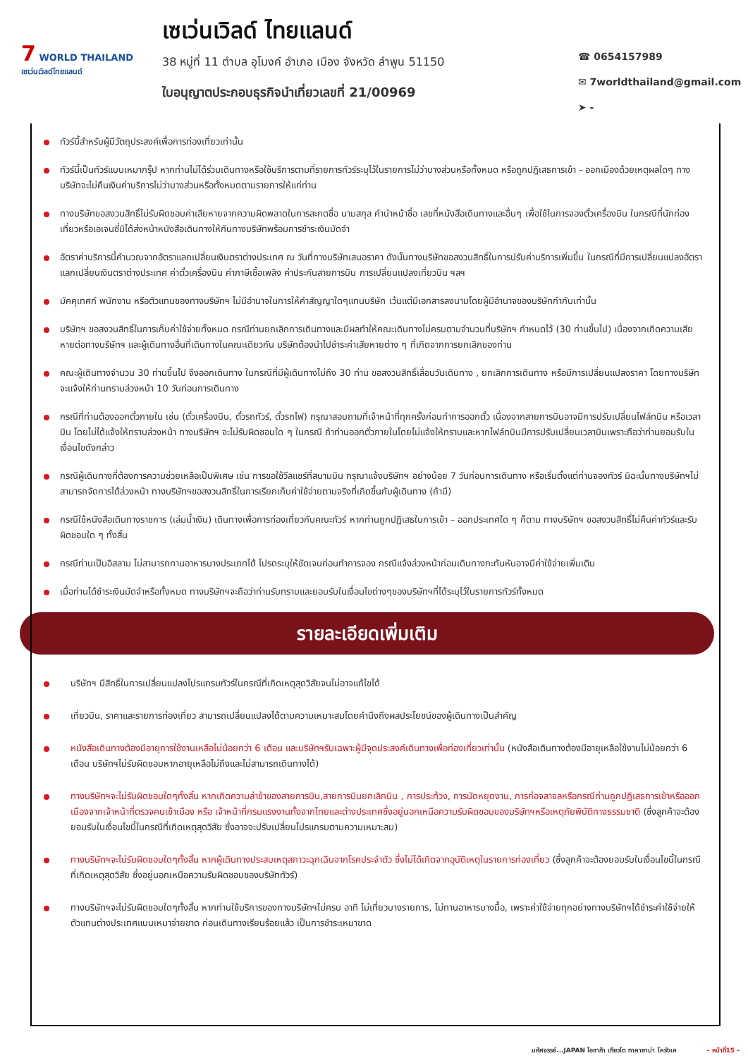7 WORLD THAILAND
เซเว่นเวิลด์ไทยแลนด์
เซเว่นเวิลด์ ไทยแลนด์
38 หมู่ที่ 11 ตำบล อุโมงค์ อำเภอ เมือง จังหวัด ลำพูน 51150
ใบอนุญาตประกอบธุรกิจนำเที่ยวเลขที่ 21/00969
☎ 0654157989
✉ 7worldthailand@gmail.com
➤ -
ทัวร์นี้สำหรับผู้มีวัตถุประสงค์เพื่อการท่องเที่ยวเท่านั้น
ทัวร์นี้เป็นทัวร์แบบเหมากรุ๊ป หากท่านไม่ได้ร่วมเดินทางหรือใช้บริการตามที่รายการทัวร์ระบุไว้ในรายการไม่ว่าบางส่วนหรือทั้งหมด หรือถูกปฏิเสธการเข้า - ออกเมืองด้วยเหตุผลใดๆ ทางบริษัทจะไม่คืนเงินค่าบริการไม่ว่าบางส่วนหรือทั้งหมดตามรายการให้แก่ท่าน
ทางบริษัทขอสงวนสิทธิ์ไม่รับผิดชอบค่าเสียหายจากความผิดพลาดในการสะกดชื่อ นามสกุล คำนำหน้าชื่อ เลขที่หนังสือเดินทางและอื่นๆ เพื่อใช้ในการจองตั๋วเครื่องบิน ในกรณีที่นักท่องเที่ยวหรือเอเจนซี่มิได้ส่งหน้าหนังสือเดินทางให้กับทางบริษัทพร้อมการชำระเงินมัดจำ
อัตราค่าบริการนี้คำนวณจากอัตราแลกเปลี่ยนเงินตราต่างประเทศ ณ วันที่ทางบริษัทเสนอราคา ดังนั้นทางบริษัทขอสงวนสิทธิ์ในการปรับค่าบริการเพิ่มขึ้น ในกรณีที่มีการเปลี่ยนแปลงอัตราแลกเปลี่ยนเงินตราต่างประเทศ ค่าตั๋วเครื่องบิน ค่าภาษีเชื้อเพลิง ค่าประกันสายการบิน การเปลี่ยนแปลงเที่ยวบิน ฯลฯ
มัคคุเทศก์ พนักงาน หรือตัวแทนของทางบริษัทฯ ไม่มีอำนาจในการให้คำสัญญาใดๆแทนบริษัท เว้นแต่มีเอกสารลงนามโดยผู้มีอำนาจของบริษัทกำกับเท่านั้น
บริษัทฯ ขอสงวนสิทธิ์ในการเก็บค่าใช้จ่ายทั้งหมด กรณีท่านยกเลิกการเดินทางและมีผลทำให้คณะเดินทางไม่ครบตามจำนวนที่บริษัทฯ กำหนดไว้ (30 ท่านขึ้นไป) เนื่องจากเกิดความเสียหายต่อทางบริษัทฯ และผู้เดินทางอื่นที่เดินทางในคณะเดียวกัน บริษัทต้องนำไปชำระค่าเสียหายต่าง ๆ ที่เกิดจากการยกเลิกของท่าน
คณะผู้เดินทางจำนวน 30 ท่านขึ้นไป จึงออกเดินทาง ในกรณีที่มีผู้เดินทางไม่ถึง 30 ท่าน ขอสงวนสิทธิ์เลื่อนวันเดินทาง , ยกเลิกการเดินทาง หรือมีการเปลี่ยนแปลงราคา โดยทางบริษัทจะแจ้งให้ท่านทราบล่วงหน้า 10 วันก่อนการเดินทาง
กรณีที่ท่านต้องออกตั๋วภายใน เช่น (ตั๋วเครื่องบิน, ตั๋วรถทัวร์, ตั๋วรถไฟ) กรุณาสอบถามที่เจ้าหน้าที่ทุกครั้งก่อนทำการออกตั๋ว เนื่องจากสายการบินอาจมีการปรับเปลี่ยนไฟล์ทบิน หรือเวลาบิน โดยไม่ได้แจ้งให้ทราบล่วงหน้า ทางบริษัทฯ จะไม่รับผิดชอบใด ๆ ในกรณี ถ้าท่านออกตั๋วภายในโดยไม่แจ้งให้ทราบและหากไฟล์ทบินมีการปรับเปลี่ยนเวลาบินเพราะถือว่าท่านยอมรับในเงื่อนไขดังกล่าว
กรณีผู้เดินทางที่ต้องการความช่วยเหลือเป็นพิเศษ เช่น การขอใช้วีลแชร์ที่สนามบิน กรุณาแจ้งบริษัทฯ อย่างน้อย 7 วันก่อนการเดินทาง หรือเริ่มตั้งแต่ท่านจองทัวร์ มิฉะนั้นทางบริษัทฯไม่สามารถจัดการได้ล่วงหน้า ทางบริษัทฯขอสงวนสิทธิ์ในการเรียกเก็บค่าใช้จ่ายตามจริงที่เกิดขึ้นกับผู้เดินทาง (ถ้ามี)
กรณีใช้หนังสือเดินทางราชการ (เล่มน้ำเงิน) เดินทางเพื่อการท่องเที่ยวกับคณะทัวร์ หากท่านถูกปฏิเสธในการเข้า – ออกประเทศใด ๆ ก็ตาม ทางบริษัทฯ ขอสงวนสิทธิ์ไม่คืนค่าทัวร์และรับผิดชอบใด ๆ ทั้งสิ้น
กรณีท่านเป็นอิสลาม ไม่สามารถทานอาหารบางประเภทได้ โปรดระบุให้ชัดเจนก่อนทำการจอง กรณีแจ้งล่วงหน้าก่อนเดินทางกะทันหันอาจมีค่าใช้จ่ายเพิ่มเติม
เมื่อท่านได้ชำระเงินมัดจำหรือทั้งหมด ทางบริษัทฯจะถือว่าท่านรับทราบและยอมรับในเงื่อนไขต่างๆของบริษัทฯที่ได้ระบุไว้ในรายการทัวร์ทั้งหมด
รายละเอียดเพิ่มเติม
บริษัทฯ มีสิทธิ์ในการเปลี่ยนแปลงโปรแกรมทัวร์ในกรณีที่เกิดเหตุสุดวิสัยจนไม่อาจแก้ไขได้
เที่ยวบิน, ราคาและรายการท่องเที่ยว สามารถเปลี่ยนแปลงได้ตามความเหมาะสมโดยคำนึงถึงผลประโยชน์ของผู้เดินทางเป็นสำคัญ
หนังสือเดินทางต้องมีอายุการใช้งานเหลือไม่น้อยกว่า 6 เดือน และบริษัทฯรับเฉพาะผู้มีจุดประสงค์เดินทางเพื่อท่องเที่ยวเท่านั้น (หนังสือเดินทางต้องมีอายุเหลือใช้งานไม่น้อยกว่า 6 เดือน บริษัทฯไม่รับผิดชอบหากอายุเหลือไม่ถึงและไม่สามารถเดินทางได้)
ทางบริษัทฯจะไม่รับผิดชอบใดๆทั้งสิ้น หากเกิดความล่าช้าของสายการบิน,สายการบินยกเลิกบิน , การประท้วง, การนัดหยุดงาน, การก่อจลาจลหรือกรณีท่านถูกปฏิเสธการเข้าหรือออกเมืองจากเจ้าหน้าที่ตรวจคนเข้าเมือง หรือ เจ้าหน้าที่กรมแรงงานทั้งจากไทยและต่างประเทศซึ่งอยู่นอกเหนือความรับผิดชอบของบริษัทฯหรือเหตุภัยพิบัติทางธรรมชาติ (ซึ่งลูกค้าจะต้องยอมรับในเงื่อนไขนี้ในกรณีที่เกิดเหตุสุดวิสัย ซึ่งอาจจะปรับเปลี่ยนโปรแกรมตามความเหมาะสม)
ทางบริษัทฯจะไม่รับผิดชอบใดๆทั้งสิ้น หากผู้เดินทางประสบเหตุสภาวะฉุกเฉินจากโรคประจำตัว ซึ่งไม่ได้เกิดจากอุบัติเหตุในรายการท่องเที่ยว (ซึ่งลูกค้าจะต้องยอมรับในเงื่อนไขนี้ในกรณีที่เกิดเหตุสุดวิสัย ซึ่งอยู่นอกเหนือความรับผิดชอบของบริษัททัวร์)
ทางบริษัทฯจะไม่รับผิดชอบใดๆทั้งสิ้น หากท่านใช้บริการของทางบริษัทฯไม่ครบ อาทิ ไม่เที่ยวบางรายการ, ไม่ทานอาหารบางมื้อ, เพราะค่าใช้จ่ายทุกอย่างทางบริษัทฯได้ชำระค่าใช้จ่ายให้ตัวแทนต่างประเทศแบบเหมาจ่ายขาด ก่อนเดินทางเรียบร้อยแล้ว เป็นการชำระเหมาขาด
มหัศจรรย์...JAPAN โอซาก้า เกียวโต ทาคายาม่า โครังเค - หน้าที่15 -